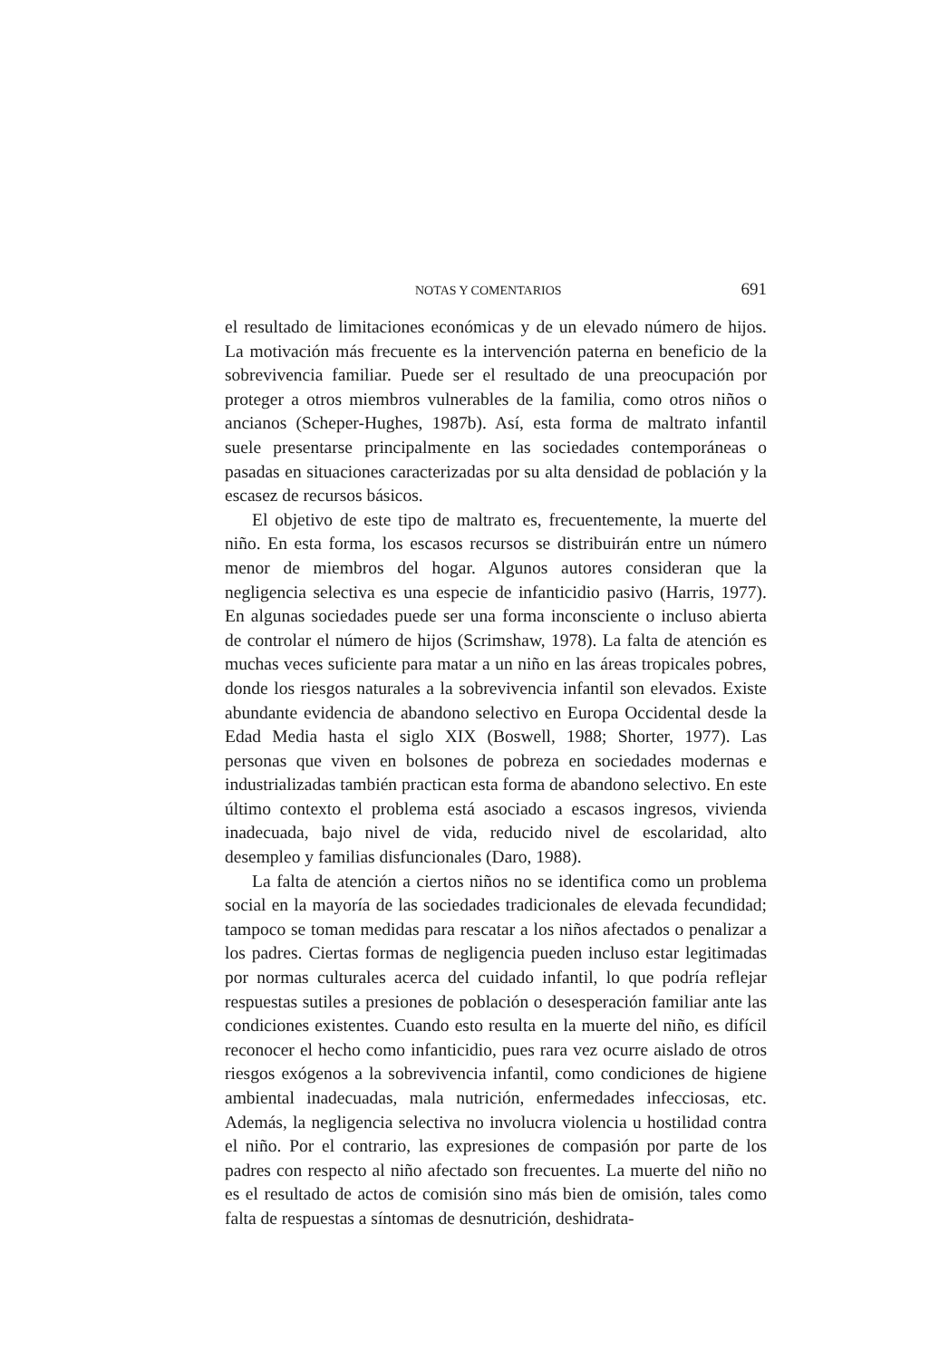NOTAS Y COMENTARIOS 691
el resultado de limitaciones económicas y de un elevado número de hijos. La motivación más frecuente es la intervención paterna en beneficio de la sobrevivencia familiar. Puede ser el resultado de una preocupación por proteger a otros miembros vulnerables de la familia, como otros niños o ancianos (Scheper-Hughes, 1987b). Así, esta forma de maltrato infantil suele presentarse principalmente en las sociedades contemporáneas o pasadas en situaciones caracterizadas por su alta densidad de población y la escasez de recursos básicos.
El objetivo de este tipo de maltrato es, frecuentemente, la muerte del niño. En esta forma, los escasos recursos se distribuirán entre un número menor de miembros del hogar. Algunos autores consideran que la negligencia selectiva es una especie de infanticidio pasivo (Harris, 1977). En algunas sociedades puede ser una forma inconsciente o incluso abierta de controlar el número de hijos (Scrimshaw, 1978). La falta de atención es muchas veces suficiente para matar a un niño en las áreas tropicales pobres, donde los riesgos naturales a la sobrevivencia infantil son elevados. Existe abundante evidencia de abandono selectivo en Europa Occidental desde la Edad Media hasta el siglo XIX (Boswell, 1988; Shorter, 1977). Las personas que viven en bolsones de pobreza en sociedades modernas e industrializadas también practican esta forma de abandono selectivo. En este último contexto el problema está asociado a escasos ingresos, vivienda inadecuada, bajo nivel de vida, reducido nivel de escolaridad, alto desempleo y familias disfuncionales (Daro, 1988).
La falta de atención a ciertos niños no se identifica como un problema social en la mayoría de las sociedades tradicionales de elevada fecundidad; tampoco se toman medidas para rescatar a los niños afectados o penalizar a los padres. Ciertas formas de negligencia pueden incluso estar legitimadas por normas culturales acerca del cuidado infantil, lo que podría reflejar respuestas sutiles a presiones de población o desesperación familiar ante las condiciones existentes. Cuando esto resulta en la muerte del niño, es difícil reconocer el hecho como infanticidio, pues rara vez ocurre aislado de otros riesgos exógenos a la sobrevivencia infantil, como condiciones de higiene ambiental inadecuadas, mala nutrición, enfermedades infecciosas, etc. Además, la negligencia selectiva no involucra violencia u hostilidad contra el niño. Por el contrario, las expresiones de compasión por parte de los padres con respecto al niño afectado son frecuentes. La muerte del niño no es el resultado de actos de comisión sino más bien de omisión, tales como falta de respuestas a síntomas de desnutrición, deshidrata-